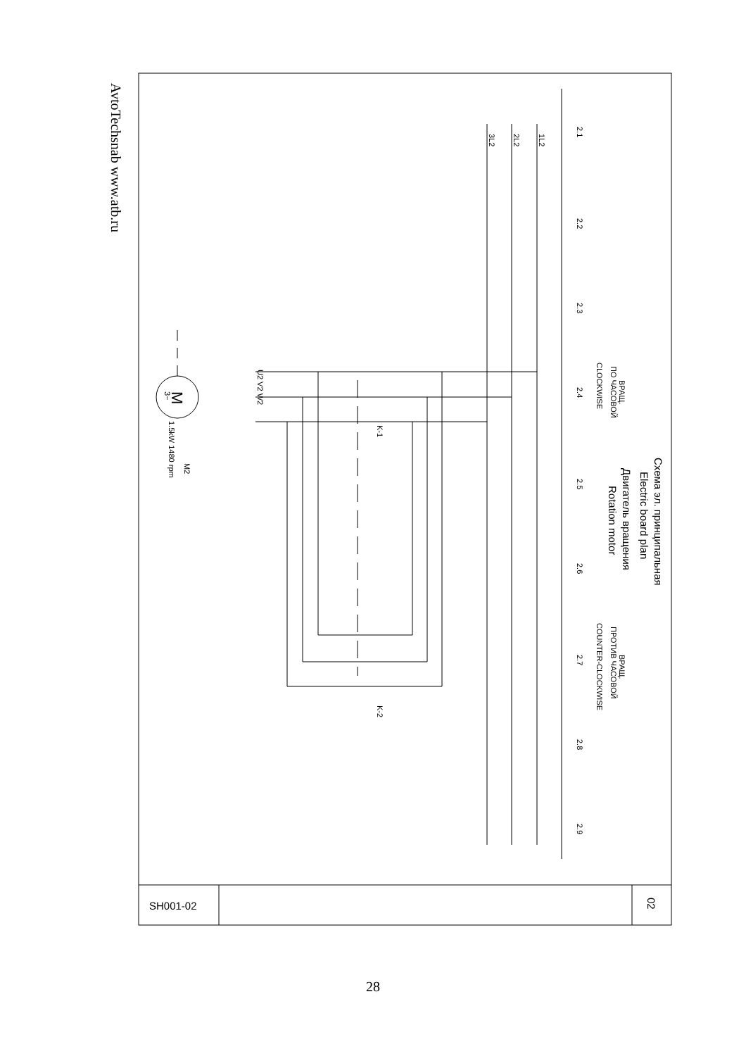2.1
2.2
2.3
2.4
2.5
2.6
2.7
2.8
2.9
1L2
2L2
3L2
ВРАЩ.
ПО ЧАСОВОЙ
CLOCKWISE
ВРАЩ.
ПРОТИВ ЧАСОВОЙ
COUNTER-CLOCKWISE
K-1
K-2
U2 V2 W2
M2
1.5kW 1480 rpm
M
3~
Схема эл. принципальная
Electric board plan
Двигатель вращения
Rotation motor
SH001-02
02
AvtoTechsnab www.atb.ru
28